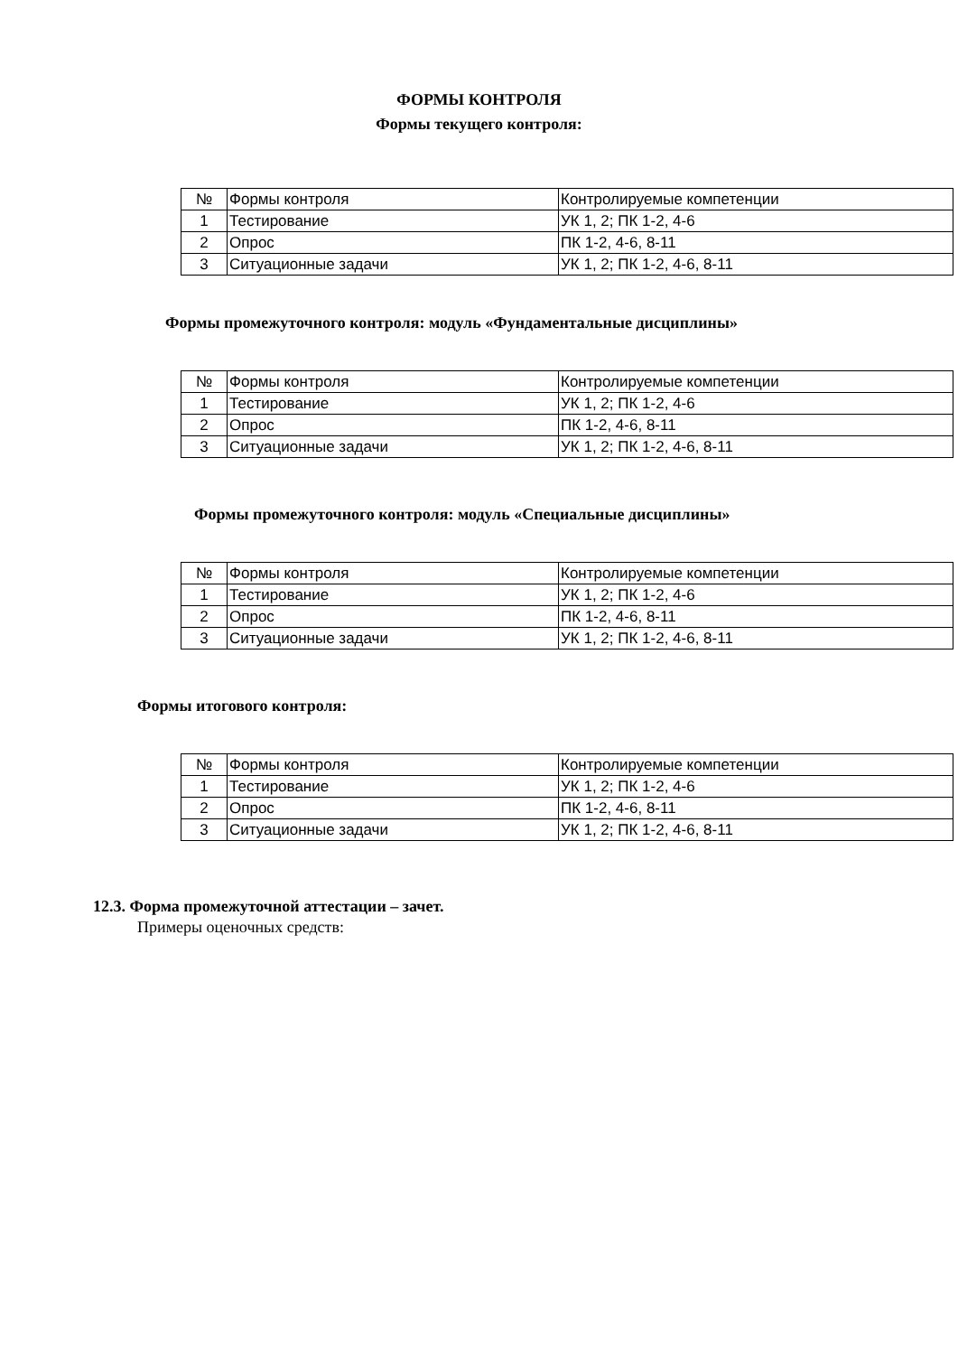ФОРМЫ КОНТРОЛЯ
Формы текущего контроля:
| № | Формы контроля | Контролируемые компетенции |
| 1 | Тестирование | УК 1, 2; ПК 1-2, 4-6 |
| 2 | Опрос | ПК 1-2, 4-6, 8-11 |
| 3 | Ситуационные задачи | УК 1, 2; ПК 1-2, 4-6, 8-11 |
Формы промежуточного контроля: модуль «Фундаментальные дисциплины»
| № | Формы контроля | Контролируемые компетенции |
| 1 | Тестирование | УК 1, 2; ПК 1-2, 4-6 |
| 2 | Опрос | ПК 1-2, 4-6, 8-11 |
| 3 | Ситуационные задачи | УК 1, 2; ПК 1-2, 4-6, 8-11 |
Формы промежуточного контроля: модуль «Специальные дисциплины»
| № | Формы контроля | Контролируемые компетенции |
| 1 | Тестирование | УК 1, 2; ПК 1-2, 4-6 |
| 2 | Опрос | ПК 1-2, 4-6, 8-11 |
| 3 | Ситуационные задачи | УК 1, 2; ПК 1-2, 4-6, 8-11 |
Формы итогового контроля:
| № | Формы контроля | Контролируемые компетенции |
| 1 | Тестирование | УК 1, 2; ПК 1-2, 4-6 |
| 2 | Опрос | ПК 1-2, 4-6, 8-11 |
| 3 | Ситуационные задачи | УК 1, 2; ПК 1-2, 4-6, 8-11 |
12.3. Форма промежуточной аттестации – зачет.
Примеры оценочных средств: